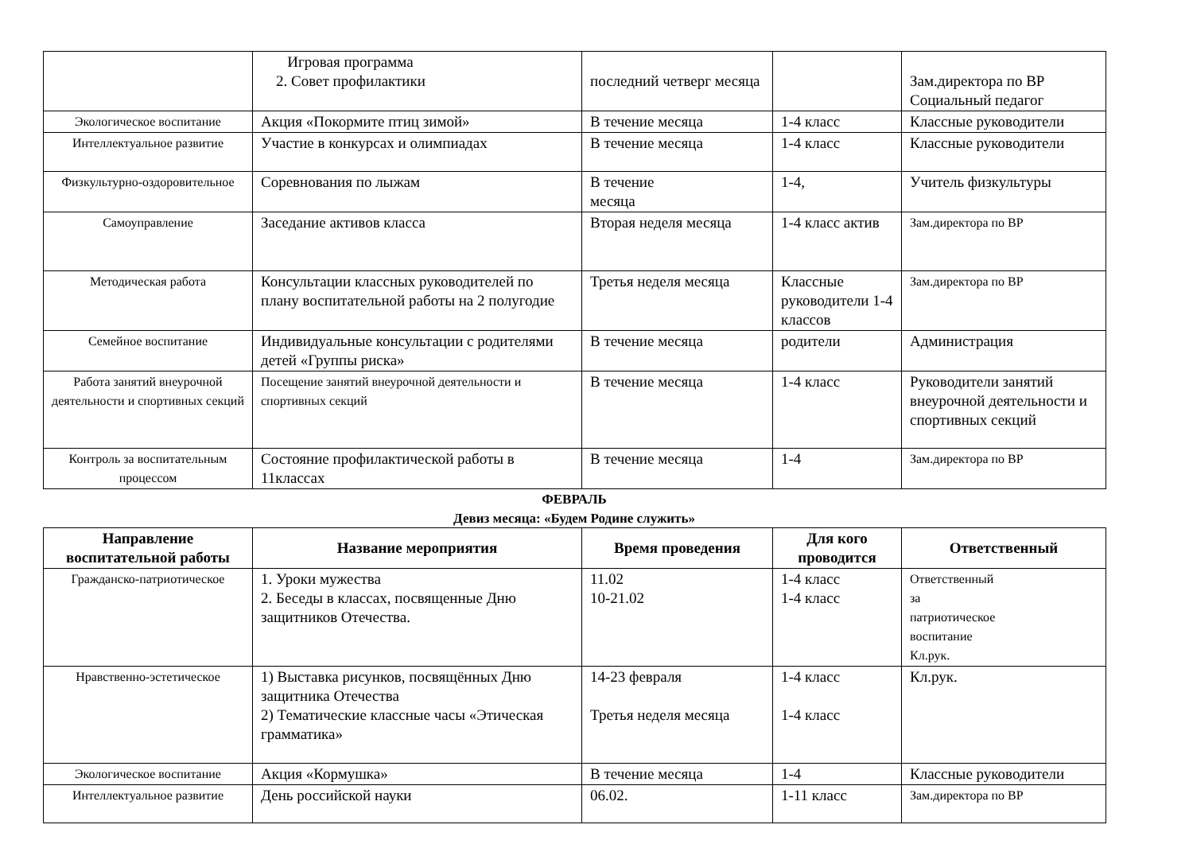| | Игровая программа 2. Совет профилактики | последний четверг месяца | | Зам.директора по ВР Социальный педагог |
| Экологическое воспитание | Акция «Покормите птиц зимой» | В течение месяца | 1-4 класс | Классные руководители |
| Интеллектуальное развитие | Участие в конкурсах и олимпиадах | В течение месяца | 1-4 класс | Классные руководители |
| Физкультурно-оздоровительное | Соревнования по лыжам | В течение месяца | 1-4, | Учитель физкультуры |
| Самоуправление | Заседание активов класса | Вторая неделя месяца | 1-4 класс актив | Зам.директора по ВР |
| Методическая работа | Консультации классных руководителей по плану воспитательной работы на 2 полугодие | Третья неделя месяца | Классные руководители 1-4 классов | Зам.директора по ВР |
| Семейное воспитание | Индивидуальные консультации с родителями детей «Группы риска» | В течение месяца | родители | Администрация |
| Работа занятий внеурочной деятельности и спортивных секций | Посещение занятий внеурочной деятельности и спортивных секций | В течение месяца | 1-4 класс | Руководители занятий внеурочной деятельности и спортивных секций |
| Контроль за воспитательным процессом | Состояние профилактической работы в 11классах | В течение месяца | 1-4 | Зам.директора по ВР |
ФЕВРАЛЬ
Девиз месяца: «Будем Родине служить»
| Направление воспитательной работы | Название мероприятия | Время проведения | Для кого проводится | Ответственный |
| --- | --- | --- | --- | --- |
| Гражданско-патриотическое | 1. Уроки мужества 2. Беседы в классах, посвященные Дню защитников Отечества. | 11.02 10-21.02 | 1-4 класс 1-4 класс | Ответственный за патриотическое воспитание Кл.рук. |
| Нравственно-эстетическое | 1) Выставка рисунков, посвящённых Дню защитника Отечества 2) Тематические классные часы «Этическая грамматика» | 14-23 февраля Третья неделя месяца | 1-4 класс 1-4 класс | Кл.рук. |
| Экологическое воспитание | Акция «Кормушка» | В течение месяца | 1-4 | Классные руководители |
| Интеллектуальное развитие | День российской науки | 06.02. | 1-11 класс | Зам.директора по ВР |